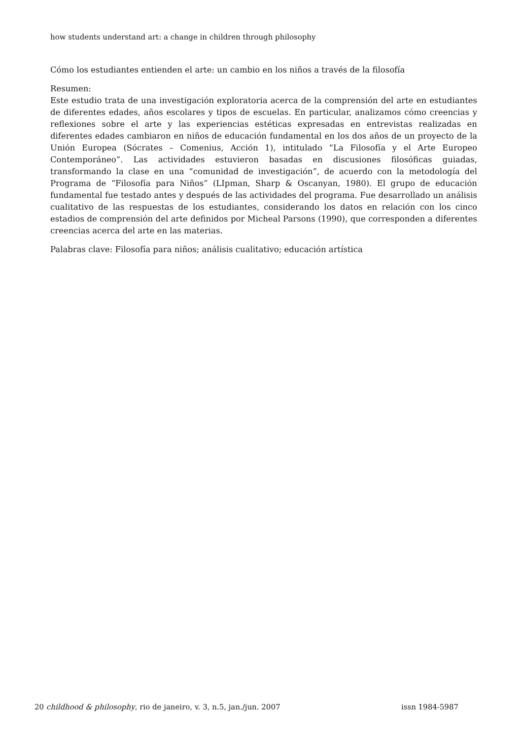how students understand art: a change in children through philosophy
Cómo los estudiantes entienden el arte: un cambio en los niños a través de la filosofía
Resumen:
Este estudio trata de una investigación exploratoria acerca de la comprensión del arte en estudiantes de diferentes edades, años escolares y tipos de escuelas. En particular, analizamos cómo creencias y reflexiones sobre el arte y las experiencias estéticas expresadas en entrevistas realizadas en diferentes edades cambiaron en niños de educación fundamental en los dos años de un proyecto de la Unión Europea (Sócrates – Comenius, Acción 1), intitulado “La Filosofía y el Arte Europeo Contemporáneo”. Las actividades estuvieron basadas en discusiones filosóficas guiadas, transformando la clase en una “comunidad de investigación”, de acuerdo con la metodología del Programa de “Filosofía para Niños” (LIpman, Sharp & Oscanyan, 1980). El grupo de educación fundamental fue testado antes y después de las actividades del programa. Fue desarrollado un análisis cualitativo de las respuestas de los estudiantes, considerando los datos en relación con los cinco estadios de comprensión del arte definidos por Micheal Parsons (1990), que corresponden a diferentes creencias acerca del arte en las materias.
Palabras clave: Filosofía para niños; análisis cualitativo; educación artística
20 childhood & philosophy, rio de janeiro, v. 3, n.5, jan./jun. 2007 issn 1984-5987